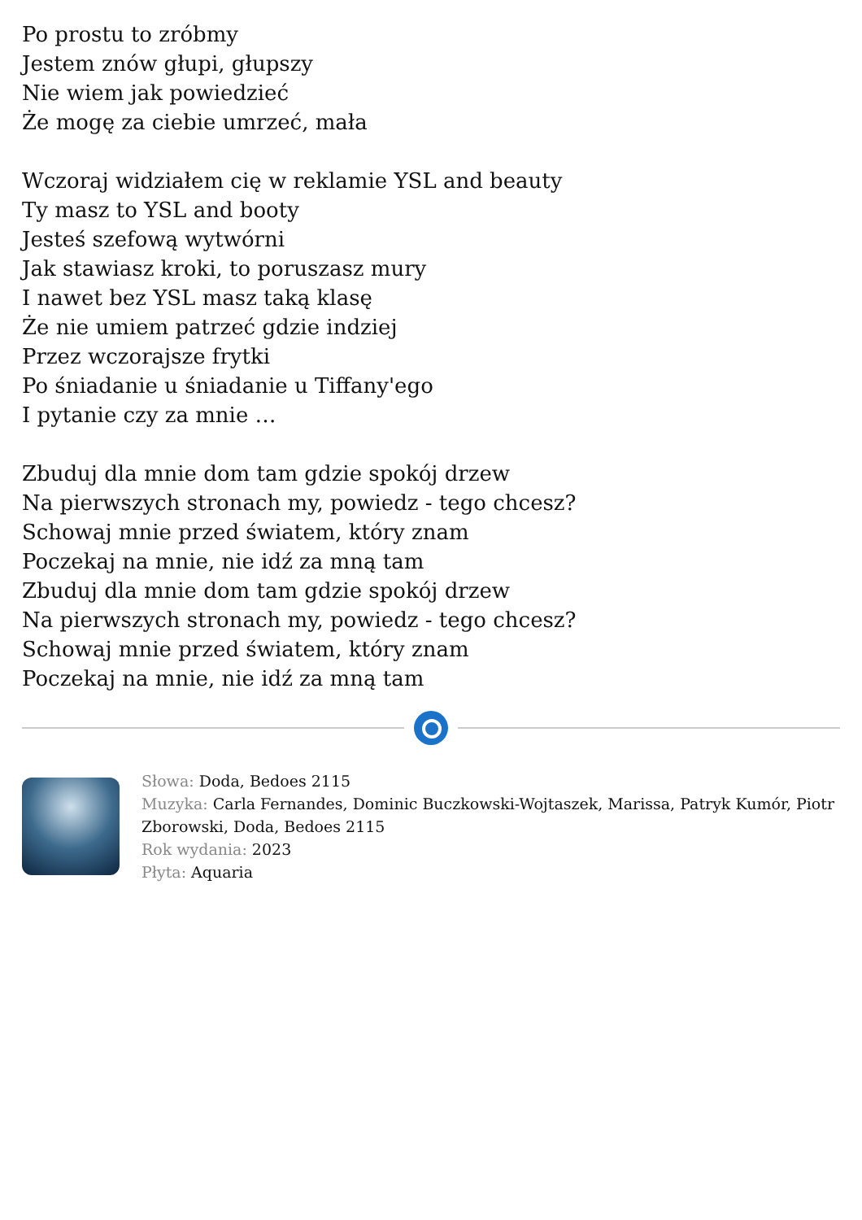Po prostu to zróbmy
Jestem znów głupi, głupszy
Nie wiem jak powiedzieć
Że mogę za ciebie umrzeć, mała
Wczoraj widziałem cię w reklamie YSL and beauty
Ty masz to YSL and booty
Jesteś szefową wytwórni
Jak stawiasz kroki, to poruszasz mury
I nawet bez YSL masz taką klasę
Że nie umiem patrzeć gdzie indziej
Przez wczorajsze frytki
Po śniadanie u śniadanie u Tiffany'ego
I pytanie czy za mnie …
Zbuduj dla mnie dom tam gdzie spokój drzew
Na pierwszych stronach my, powiedz - tego chcesz?
Schowaj mnie przed światem, który znam
Poczekaj na mnie, nie idź za mną tam
Zbuduj dla mnie dom tam gdzie spokój drzew
Na pierwszych stronach my, powiedz - tego chcesz?
Schowaj mnie przed światem, który znam
Poczekaj na mnie, nie idź za mną tam
Słowa: Doda, Bedoes 2115
Muzyka: Carla Fernandes, Dominic Buczkowski-Wojtaszek, Marissa, Patryk Kumór, Piotr Zborowski, Doda, Bedoes 2115
Rok wydania: 2023
Płyta: Aquaria